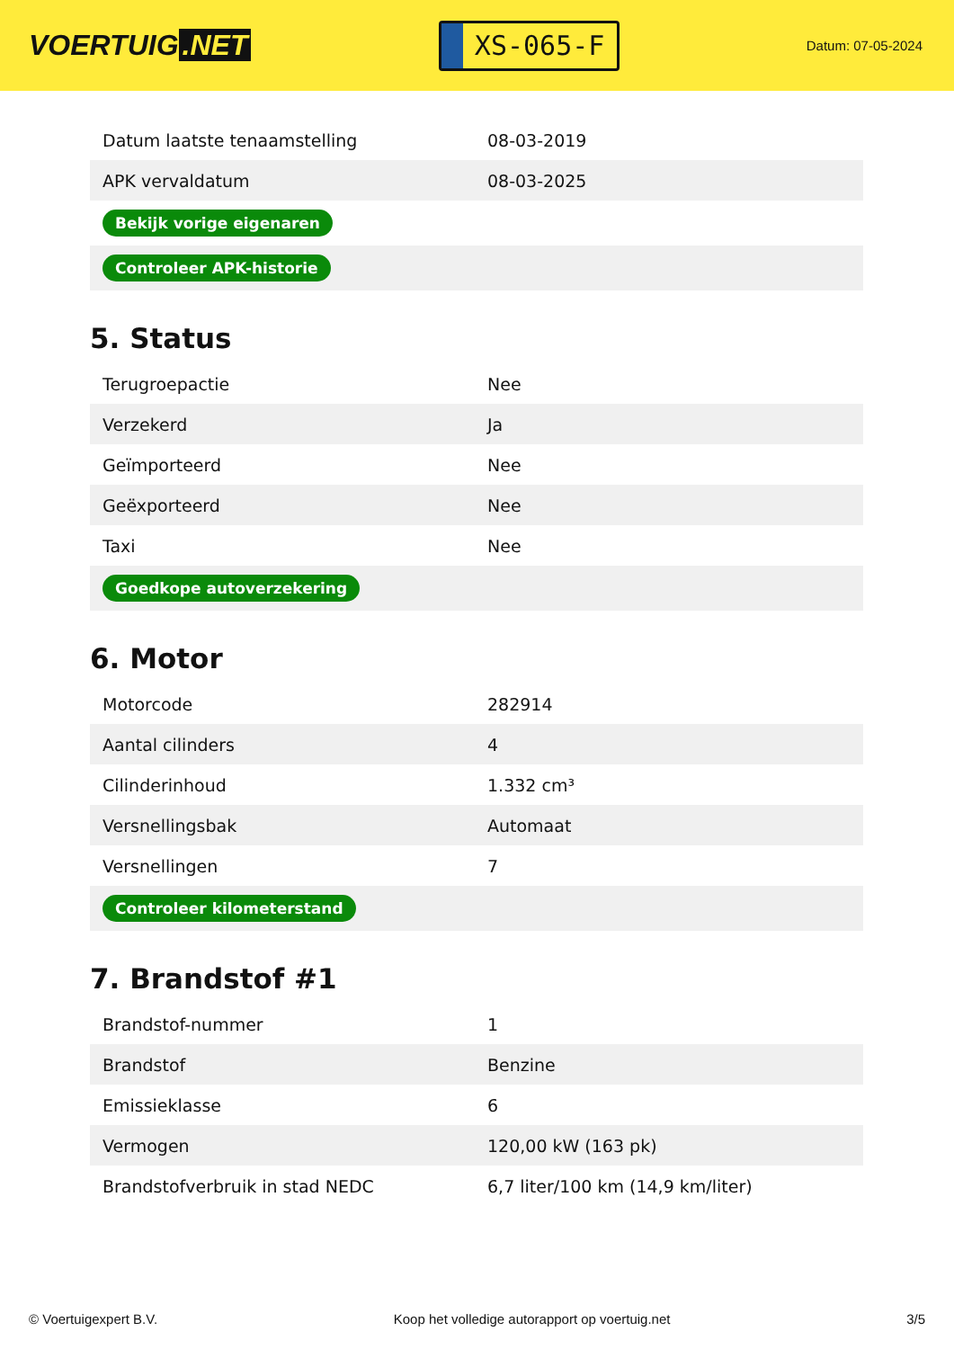VOERTUIG.NET
XS-065-F
Datum: 07-05-2024
| Datum laatste tenaamstelling | 08-03-2019 |
| APK vervaldatum | 08-03-2025 |
| Bekijk vorige eigenaren | |
| Controleer APK-historie | |
5. Status
| Terugroepactie | Nee |
| Verzekerd | Ja |
| Geïmporteerd | Nee |
| Geëxporteerd | Nee |
| Taxi | Nee |
| Goedkope autoverzekering | |
6. Motor
| Motorcode | 282914 |
| Aantal cilinders | 4 |
| Cilinderinhoud | 1.332 cm³ |
| Versnellingsbak | Automaat |
| Versnellingen | 7 |
| Controleer kilometerstand | |
7. Brandstof #1
| Brandstof-nummer | 1 |
| Brandstof | Benzine |
| Emissieklasse | 6 |
| Vermogen | 120,00 kW (163 pk) |
| Brandstofverbruik in stad NEDC | 6,7 liter/100 km (14,9 km/liter) |
© Voertuigexpert B.V. Koop het volledige autorapport op voertuig.net 3/5